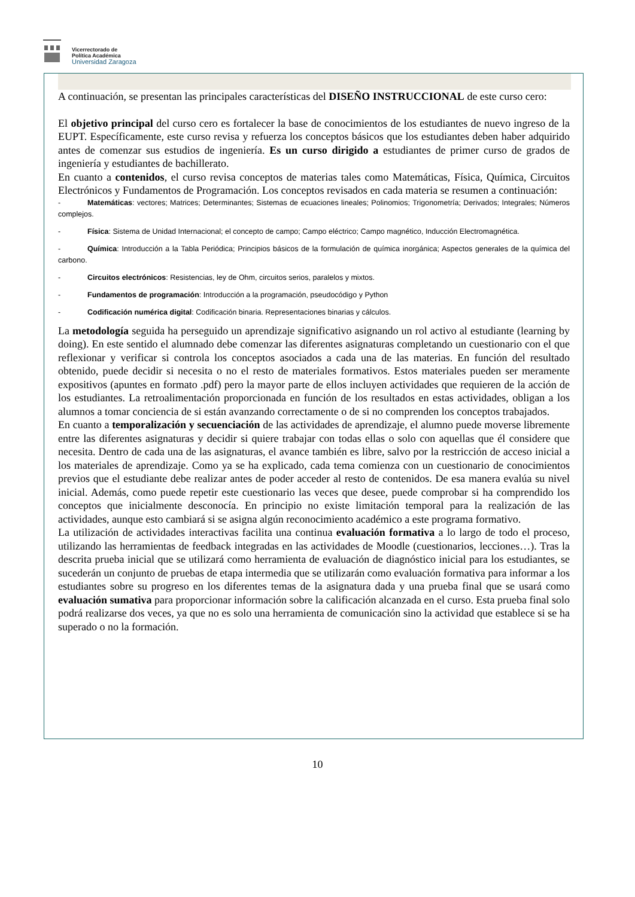Vicerrectorado de
Política Académica
Universidad Zaragoza
A continuación, se presentan las principales características del DISEÑO INSTRUCCIONAL de este curso cero:
El objetivo principal del curso cero es fortalecer la base de conocimientos de los estudiantes de nuevo ingreso de la EUPT. Específicamente, este curso revisa y refuerza los conceptos básicos que los estudiantes deben haber adquirido antes de comenzar sus estudios de ingeniería. Es un curso dirigido a estudiantes de primer curso de grados de ingeniería y estudiantes de bachillerato.
En cuanto a contenidos, el curso revisa conceptos de materias tales como Matemáticas, Física, Química, Circuitos Electrónicos y Fundamentos de Programación. Los conceptos revisados en cada materia se resumen a continuación:
- Matemáticas: vectores; Matrices; Determinantes; Sistemas de ecuaciones lineales; Polinomios; Trigonometría; Derivados; Integrales; Números complejos.
- Física: Sistema de Unidad Internacional; el concepto de campo; Campo eléctrico; Campo magnético, Inducción Electromagnética.
- Química: Introducción a la Tabla Periódica; Principios básicos de la formulación de química inorgánica; Aspectos generales de la química del carbono.
- Circuitos electrónicos: Resistencias, ley de Ohm, circuitos serios, paralelos y mixtos.
- Fundamentos de programación: Introducción a la programación, pseudocódigo y Python
- Codificación numérica digital: Codificación binaria. Representaciones binarias y cálculos.
La metodología seguida ha perseguido un aprendizaje significativo asignando un rol activo al estudiante (learning by doing). En este sentido el alumnado debe comenzar las diferentes asignaturas completando un cuestionario con el que reflexionar y verificar si controla los conceptos asociados a cada una de las materias. En función del resultado obtenido, puede decidir si necesita o no el resto de materiales formativos. Estos materiales pueden ser meramente expositivos (apuntes en formato .pdf) pero la mayor parte de ellos incluyen actividades que requieren de la acción de los estudiantes. La retroalimentación proporcionada en función de los resultados en estas actividades, obligan a los alumnos a tomar conciencia de si están avanzando correctamente o de si no comprenden los conceptos trabajados.
En cuanto a temporalización y secuenciación de las actividades de aprendizaje, el alumno puede moverse libremente entre las diferentes asignaturas y decidir si quiere trabajar con todas ellas o solo con aquellas que él considere que necesita. Dentro de cada una de las asignaturas, el avance también es libre, salvo por la restricción de acceso inicial a los materiales de aprendizaje. Como ya se ha explicado, cada tema comienza con un cuestionario de conocimientos previos que el estudiante debe realizar antes de poder acceder al resto de contenidos. De esa manera evalúa su nivel inicial. Además, como puede repetir este cuestionario las veces que desee, puede comprobar si ha comprendido los conceptos que inicialmente desconocía. En principio no existe limitación temporal para la realización de las actividades, aunque esto cambiará si se asigna algún reconocimiento académico a este programa formativo.
La utilización de actividades interactivas facilita una continua evaluación formativa a lo largo de todo el proceso, utilizando las herramientas de feedback integradas en las actividades de Moodle (cuestionarios, lecciones…). Tras la descrita prueba inicial que se utilizará como herramienta de evaluación de diagnóstico inicial para los estudiantes, se sucederán un conjunto de pruebas de etapa intermedia que se utilizarán como evaluación formativa para informar a los estudiantes sobre su progreso en los diferentes temas de la asignatura dada y una prueba final que se usará como evaluación sumativa para proporcionar información sobre la calificación alcanzada en el curso. Esta prueba final solo podrá realizarse dos veces, ya que no es solo una herramienta de comunicación sino la actividad que establece si se ha superado o no la formación.
10